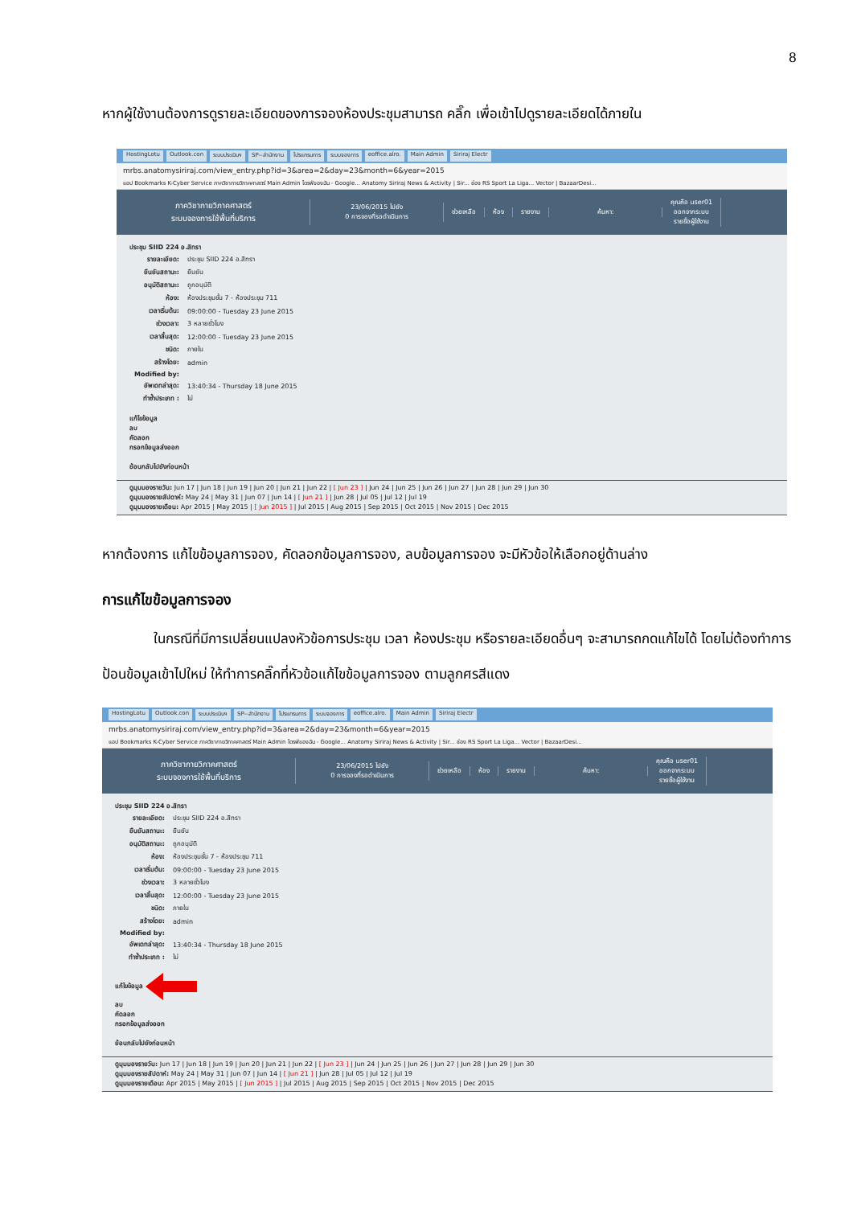8
หากผู้ใช้งานต้องการดูรายละเอียดของการจองห้องประชุมสามารถ คลิ๊ก เพื่อเข้าไปดูรายละเอียดได้ภายใน
HostingLotu Outlook.con ระบบประเมินฯ SP--สำนักงาน โปรแกรมการ ระบบจองการ eoffice.alro. Main Admin Siriraj Electr
mrbs.anatomysiriraj.com/view_entry.php?id=3&area=2&day=23&month=6&year=2015
แอป Bookmarks K-Cyber Service ภาควิชากายวิภาคศาสตร์ Main Admin ไดรฟ์ของฉัน - Google... Anatomy Siriraj News & Activity | Sir... ช่อง RS Sport La Liga... Vector | BazaarDesi...
ภาควิชากายวิภาคศาสตร์
ระบบจองการใช้พื้นที่บริการ
23/06/2015 ไปยัง
0 การจองที่รอดำเนินการ
ช่วยเหลือ ห้อง รายงาน ค้นหา:
คุณคือ user01
ออกจากระบบ
รายชื่อผู้ใช้งาน
ประชุม SIID 224 อ.สิทรา
| รายละเอียด: | ประชุม SIID 224 อ.สิทรา |
| ยืนยันสถานะ: | ยืนยัน |
| อนุมัติสถานะ: | ถูกอนุมัติ |
| ห้อง: | ห้องประชุมชั้น 7 - ห้องประชุม 711 |
| เวลาเริ่มต้น: | 09:00:00 - Tuesday 23 June 2015 |
| ช่วงเวลา: | 3 หลายชั่วโมง |
| เวลาสิ้นสุด: | 12:00:00 - Tuesday 23 June 2015 |
| ชนิด: | ภายใน |
| สร้างโดย: | admin |
| Modified by: | |
| อัพเดทล่าสุด: | 13:40:34 - Thursday 18 June 2015 |
| ทำซ้ำประเภท : | ไม่ |
แก้ไขข้อมูล
ลบ
คัดลอก
กรอกข้อมูลส่งออก
ย้อนกลับไปยังก่อนหน้า
ดูมุมมองรายวัน: Jun 17 | Jun 18 | Jun 19 | Jun 20 | Jun 21 | Jun 22 | [ Jun 23 ] | Jun 24 | Jun 25 | Jun 26 | Jun 27 | Jun 28 | Jun 29 | Jun 30
ดูมุมมองรายสัปดาห์: May 24 | May 31 | Jun 07 | Jun 14 | [ Jun 21 ] | Jun 28 | Jul 05 | Jul 12 | Jul 19
ดูมุมมองรายเดือน: Apr 2015 | May 2015 | [ Jun 2015 ] | Jul 2015 | Aug 2015 | Sep 2015 | Oct 2015 | Nov 2015 | Dec 2015
หากต้องการ แก้ไขข้อมูลการจอง, คัดลอกข้อมูลการจอง, ลบข้อมูลการจอง จะมีหัวข้อให้เลือกอยู่ด้านล่าง
การแก้ไขข้อมูลการจอง
ในกรณีที่มีการเปลี่ยนแปลงหัวข้อการประชุม เวลา ห้องประชุม หรือรายละเอียดอื่นๆ จะสามารถกดแก้ไขได้ โดยไม่ต้องทำการ ป้อนข้อมูลเข้าไปใหม่ ให้ทำการคลิ๊กที่หัวข้อแก้ไขข้อมูลการจอง ตามลูกศรสีแดง
HostingLotu Outlook.con ระบบประเมินฯ SP--สำนักงาน โปรแกรมการ ระบบจองการ eoffice.alro. Main Admin Siriraj Electr
mrbs.anatomysiriraj.com/view_entry.php?id=3&area=2&day=23&month=6&year=2015
แอป Bookmarks K-Cyber Service ภาควิชากายวิภาคศาสตร์ Main Admin ไดรฟ์ของฉัน - Google... Anatomy Siriraj News & Activity | Sir... ช่อง RS Sport La Liga... Vector | BazaarDesi...
ภาควิชากายวิภาคศาสตร์
ระบบจองการใช้พื้นที่บริการ
23/06/2015 ไปยัง
0 การจองที่รอดำเนินการ
ช่วยเหลือ ห้อง รายงาน ค้นหา:
คุณคือ user01
ออกจากระบบ
รายชื่อผู้ใช้งาน
ประชุม SIID 224 อ.สิทรา
| รายละเอียด: | ประชุม SIID 224 อ.สิทรา |
| ยืนยันสถานะ: | ยืนยัน |
| อนุมัติสถานะ: | ถูกอนุมัติ |
| ห้อง: | ห้องประชุมชั้น 7 - ห้องประชุม 711 |
| เวลาเริ่มต้น: | 09:00:00 - Tuesday 23 June 2015 |
| ช่วงเวลา: | 3 หลายชั่วโมง |
| เวลาสิ้นสุด: | 12:00:00 - Tuesday 23 June 2015 |
| ชนิด: | ภายใน |
| สร้างโดย: | admin |
| Modified by: | |
| อัพเดทล่าสุด: | 13:40:34 - Thursday 18 June 2015 |
| ทำซ้ำประเภท : | ไม่ |
แก้ไขข้อมูล
ลบ
คัดลอก
กรอกข้อมูลส่งออก
ย้อนกลับไปยังก่อนหน้า
ดูมุมมองรายวัน: Jun 17 | Jun 18 | Jun 19 | Jun 20 | Jun 21 | Jun 22 | [ Jun 23 ] | Jun 24 | Jun 25 | Jun 26 | Jun 27 | Jun 28 | Jun 29 | Jun 30
ดูมุมมองรายสัปดาห์: May 24 | May 31 | Jun 07 | Jun 14 | [ Jun 21 ] | Jun 28 | Jul 05 | Jul 12 | Jul 19
ดูมุมมองรายเดือน: Apr 2015 | May 2015 | [ Jun 2015 ] | Jul 2015 | Aug 2015 | Sep 2015 | Oct 2015 | Nov 2015 | Dec 2015